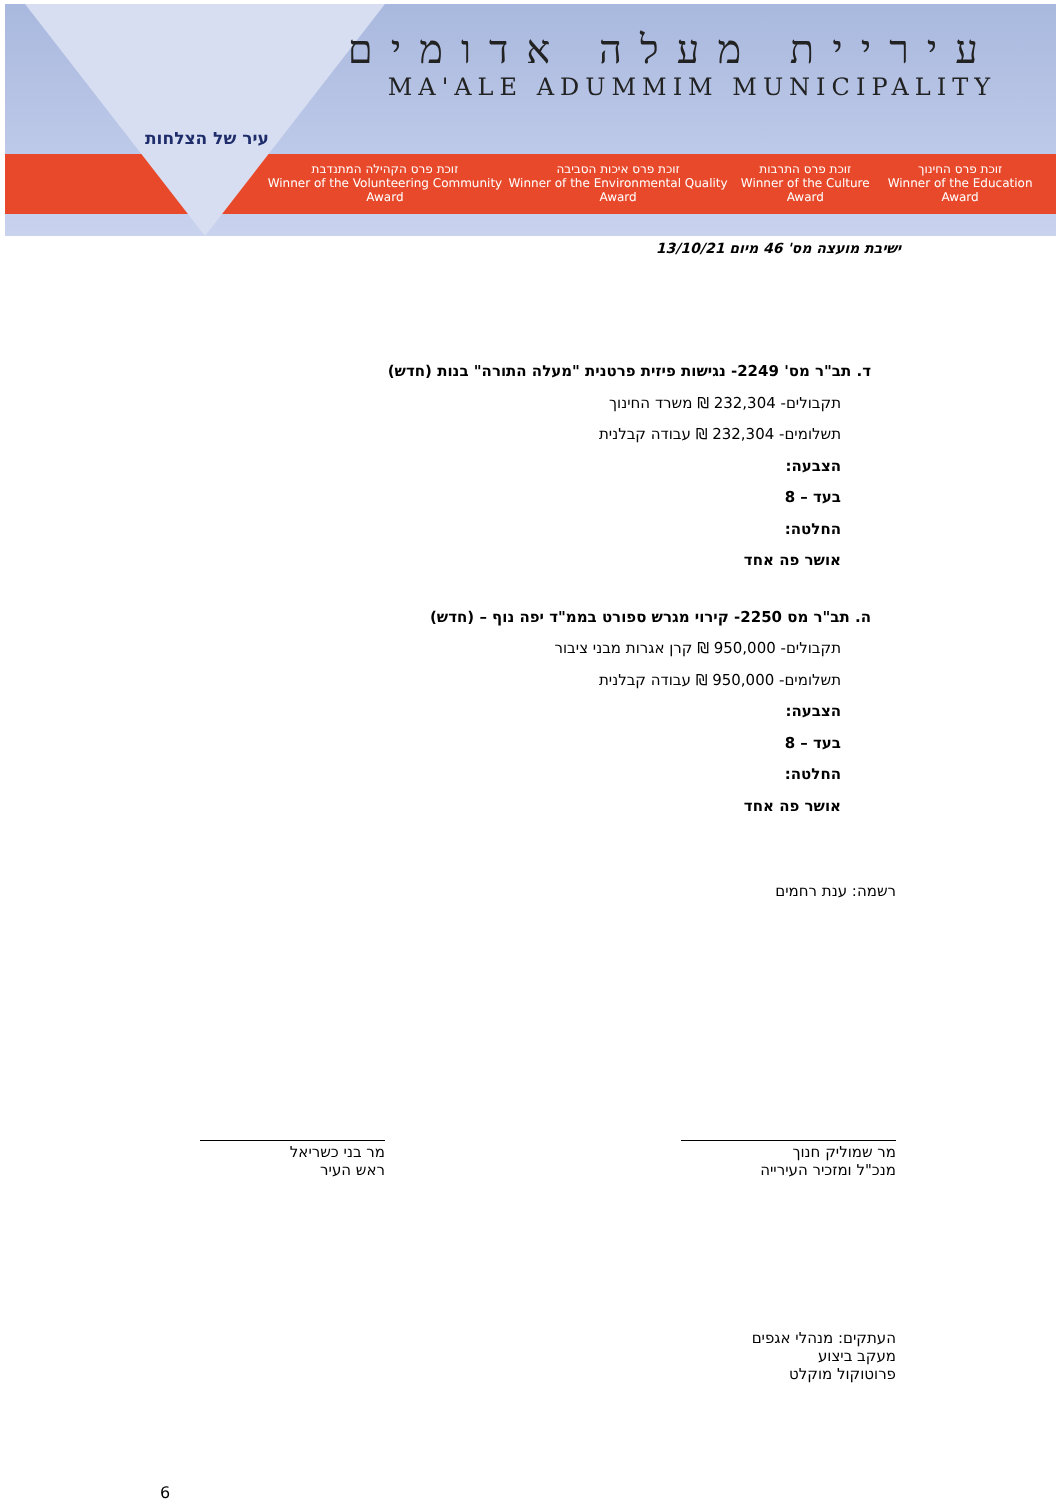עיר של הצלחות
עיריית מעלה אדומים
MA'ALE ADUMMIM MUNICIPALITY
זוכת פרס החינוך
Winner of the Education Award
זוכת פרס התרבות
Winner of the Culture Award
זוכת פרס איכות הסביבה
Winner of the Environmental Quality Award
זוכת פרס הקהילה המתנדבת
Winner of the Volunteering Community Award
ישיבת מועצה מס' 46 מיום 13/10/21
ד. תב"ר מס' 2249- נגישות פיזית פרטנית "מעלה התורה" בנות (חדש)
תקבולים- 232,304 ₪ משרד החינוך
תשלומים- 232,304 ₪ עבודה קבלנית
הצבעה:
בעד – 8
החלטה:
אושר פה אחד
ה. תב"ר מס 2250- קירוי מגרש ספורט בממ"ד יפה נוף – (חדש)
תקבולים- 950,000 ₪ קרן אגרות מבני ציבור
תשלומים- 950,000 ₪ עבודה קבלנית
הצבעה:
בעד – 8
החלטה:
אושר פה אחד
רשמה: ענת רחמים
מר שמוליק חנוך
מנכ"ל ומזכיר העירייה
מר בני כשריאל
ראש העיר
העתקים: מנהלי אגפים
מעקב ביצוע
פרוטוקול מוקלט
6